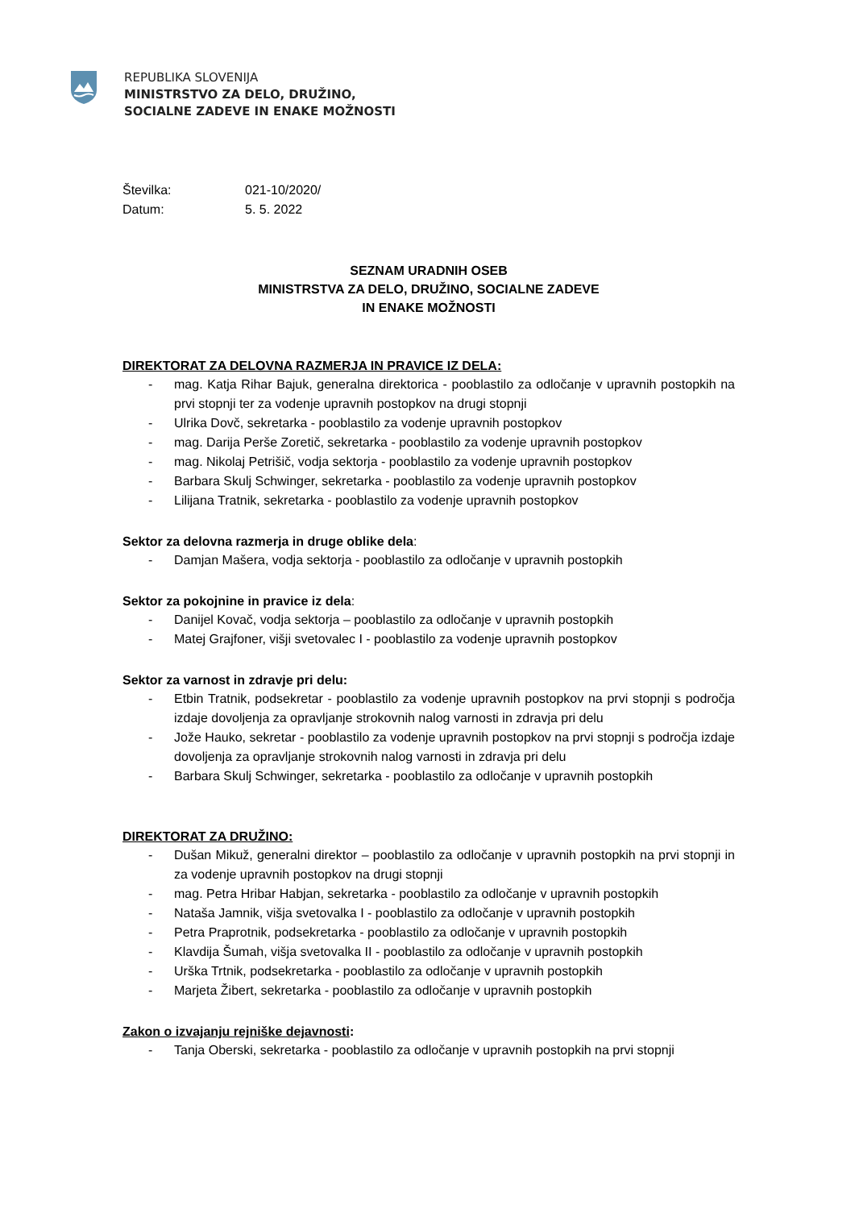REPUBLIKA SLOVENIJA
MINISTRSTVO ZA DELO, DRUŽINO,
SOCIALNE ZADEVE IN ENAKE MOŽNOSTI
| Številka: | 021-10/2020/ |
| Datum: | 5. 5. 2022 |
SEZNAM URADNIH OSEB
MINISTRSTVA ZA DELO, DRUŽINO, SOCIALNE ZADEVE
IN ENAKE MOŽNOSTI
DIREKTORAT ZA DELOVNA RAZMERJA IN PRAVICE IZ DELA:
- mag. Katja Rihar Bajuk, generalna direktorica - pooblastilo za odločanje v upravnih postopkih na prvi stopnji ter za vodenje upravnih postopkov na drugi stopnji
- Ulrika Dovč, sekretarka - pooblastilo za vodenje upravnih postopkov
- mag. Darija Perše Zoretič, sekretarka - pooblastilo za vodenje upravnih postopkov
- mag. Nikolaj Petrišič, vodja sektorja - pooblastilo za vodenje upravnih postopkov
- Barbara Skulj Schwinger, sekretarka - pooblastilo za vodenje upravnih postopkov
- Lilijana Tratnik, sekretarka - pooblastilo za vodenje upravnih postopkov
Sektor za delovna razmerja in druge oblike dela:
- Damjan Mašera, vodja sektorja - pooblastilo za odločanje v upravnih postopkih
Sektor za pokojnine in pravice iz dela:
- Danijel Kovač, vodja sektorja – pooblastilo za odločanje v upravnih postopkih
- Matej Grajfoner, višji svetovalec I - pooblastilo za vodenje upravnih postopkov
Sektor za varnost in zdravje pri delu:
- Etbin Tratnik, podsekretar - pooblastilo za vodenje upravnih postopkov na prvi stopnji s področja izdaje dovoljenja za opravljanje strokovnih nalog varnosti in zdravja pri delu
- Jože Hauko, sekretar - pooblastilo za vodenje upravnih postopkov na prvi stopnji s področja izdaje dovoljenja za opravljanje strokovnih nalog varnosti in zdravja pri delu
- Barbara Skulj Schwinger, sekretarka - pooblastilo za odločanje v upravnih postopkih
DIREKTORAT ZA DRUŽINO:
- Dušan Mikuž, generalni direktor – pooblastilo za odločanje v upravnih postopkih na prvi stopnji in za vodenje upravnih postopkov na drugi stopnji
- mag. Petra Hribar Habjan, sekretarka - pooblastilo za odločanje v upravnih postopkih
- Nataša Jamnik, višja svetovalka I - pooblastilo za odločanje v upravnih postopkih
- Petra Praprotnik, podsekretarka - pooblastilo za odločanje v upravnih postopkih
- Klavdija Šumah, višja svetovalka II - pooblastilo za odločanje v upravnih postopkih
- Urška Trtnik, podsekretarka - pooblastilo za odločanje v upravnih postopkih
- Marjeta Žibert, sekretarka - pooblastilo za odločanje v upravnih postopkih
Zakon o izvajanju rejniške dejavnosti:
- Tanja Oberski, sekretarka - pooblastilo za odločanje v upravnih postopkih na prvi stopnji